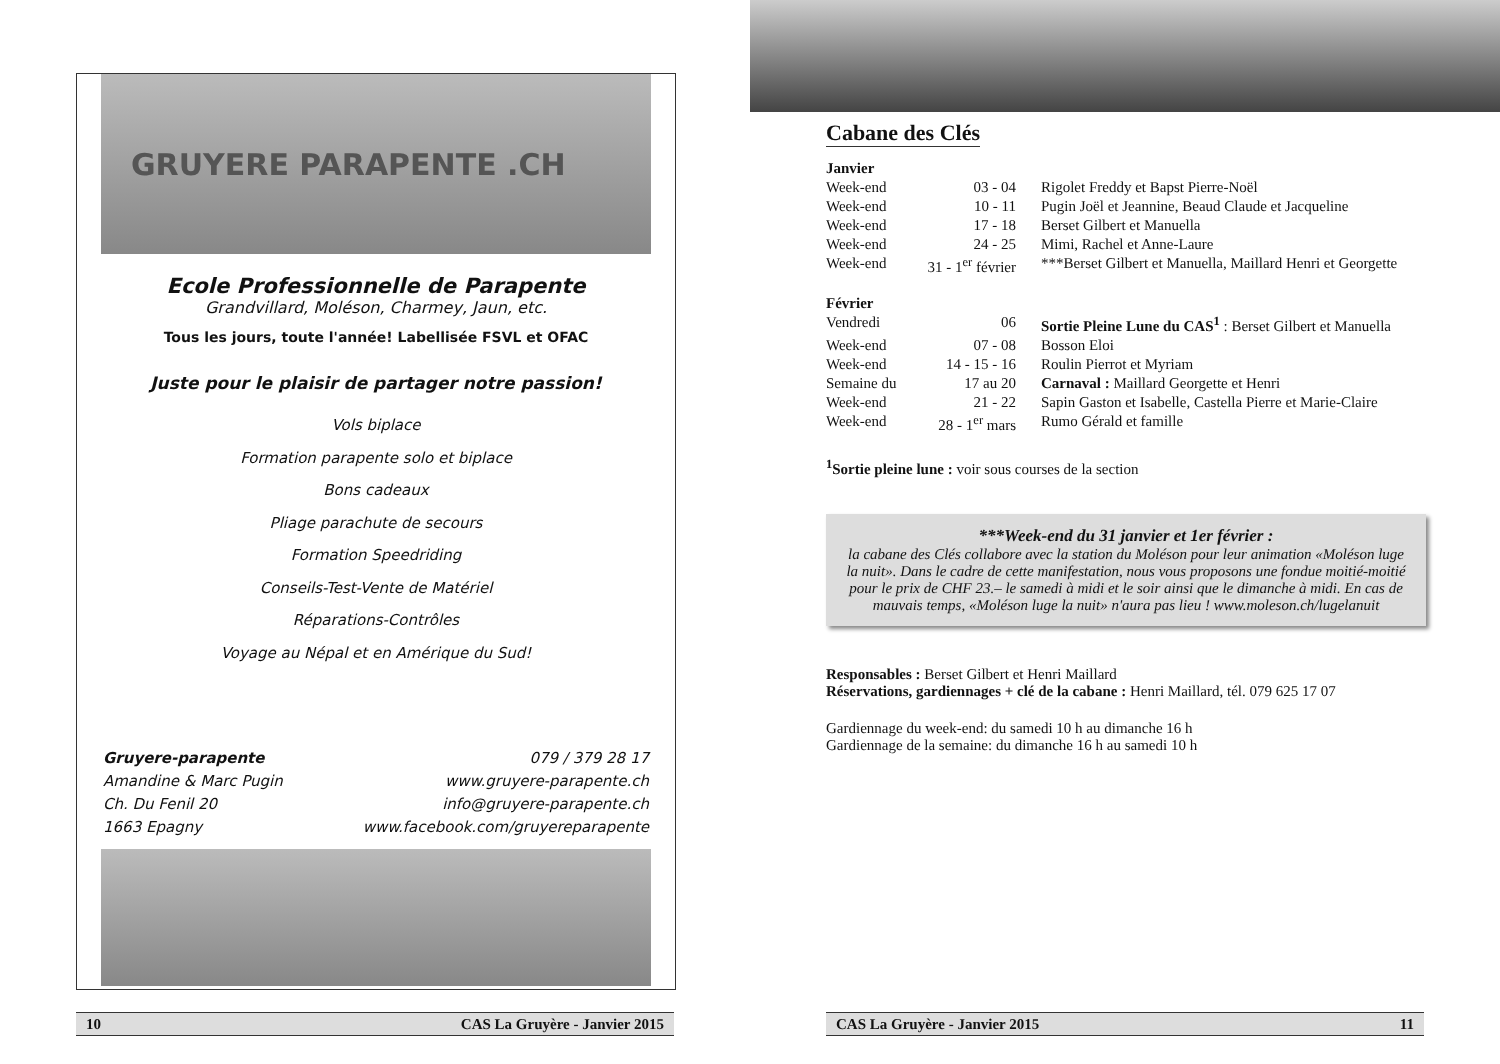GRUYERE PARAPENTE .CH
Ecole Professionnelle de Parapente
Grandvillard, Moléson, Charmey, Jaun, etc.
Tous les jours, toute l'année! Labellisée FSVL et OFAC
Juste pour le plaisir de partager notre passion!
Vols biplace
Formation parapente solo et biplace
Bons cadeaux
Pliage parachute de secours
Formation Speedriding
Conseils-Test-Vente de Matériel
Réparations-Contrôles
Voyage au Népal et en Amérique du Sud!
Gruyere-parapente
Amandine & Marc Pugin
Ch. Du Fenil 20
1663 Epagny
079 / 379 28 17
www.gruyere-parapente.ch
info@gruyere-parapente.ch
www.facebook.com/gruyereparapente
10 CAS La Gruyère - Janvier 2015
Cabane des Clés
| Janvier | | |
| Week-end | 03 - 04 | Rigolet Freddy et Bapst Pierre-Noël |
| Week-end | 10 - 11 | Pugin Joël et Jeannine, Beaud Claude et Jacqueline |
| Week-end | 17 - 18 | Berset Gilbert et Manuella |
| Week-end | 24 - 25 | Mimi, Rachel et Anne-Laure |
| Week-end | 31 - 1<sup>er</sup> février | ***Berset Gilbert et Manuella, Maillard Henri et Georgette |
| Février | | |
| Vendredi | 06 | Sortie Pleine Lune du CAS<sup>1</sup> : Berset Gilbert et Manuella |
| Week-end | 07 - 08 | Bosson Eloi |
| Week-end | 14 - 15 - 16 | Roulin Pierrot et Myriam |
| Semaine du | 17 au 20 | Carnaval : Maillard Georgette et Henri |
| Week-end | 21 - 22 | Sapin Gaston et Isabelle, Castella Pierre et Marie-Claire |
| Week-end | 28 - 1<sup>er</sup> mars | Rumo Gérald et famille |
<sup>1</sup> Sortie pleine lune : voir sous courses de la section
***Week-end du 31 janvier et 1er février :
la cabane des Clés collabore avec la station du Moléson pour leur animation «Moléson luge la nuit». Dans le cadre de cette manifestation, nous vous proposons une fondue moitié-moitié pour le prix de CHF 23.– le samedi à midi et le soir ainsi que le dimanche à midi. En cas de mauvais temps, «Moléson luge la nuit» n'aura pas lieu ! www.moleson.ch/lugelanuit
Responsables : Berset Gilbert et Henri Maillard
Réservations, gardiennages + clé de la cabane : Henri Maillard, tél. 079 625 17 07
Gardiennage du week-end: du samedi 10 h au dimanche 16 h
Gardiennage de la semaine: du dimanche 16 h au samedi 10 h
CAS La Gruyère - Janvier 2015 11